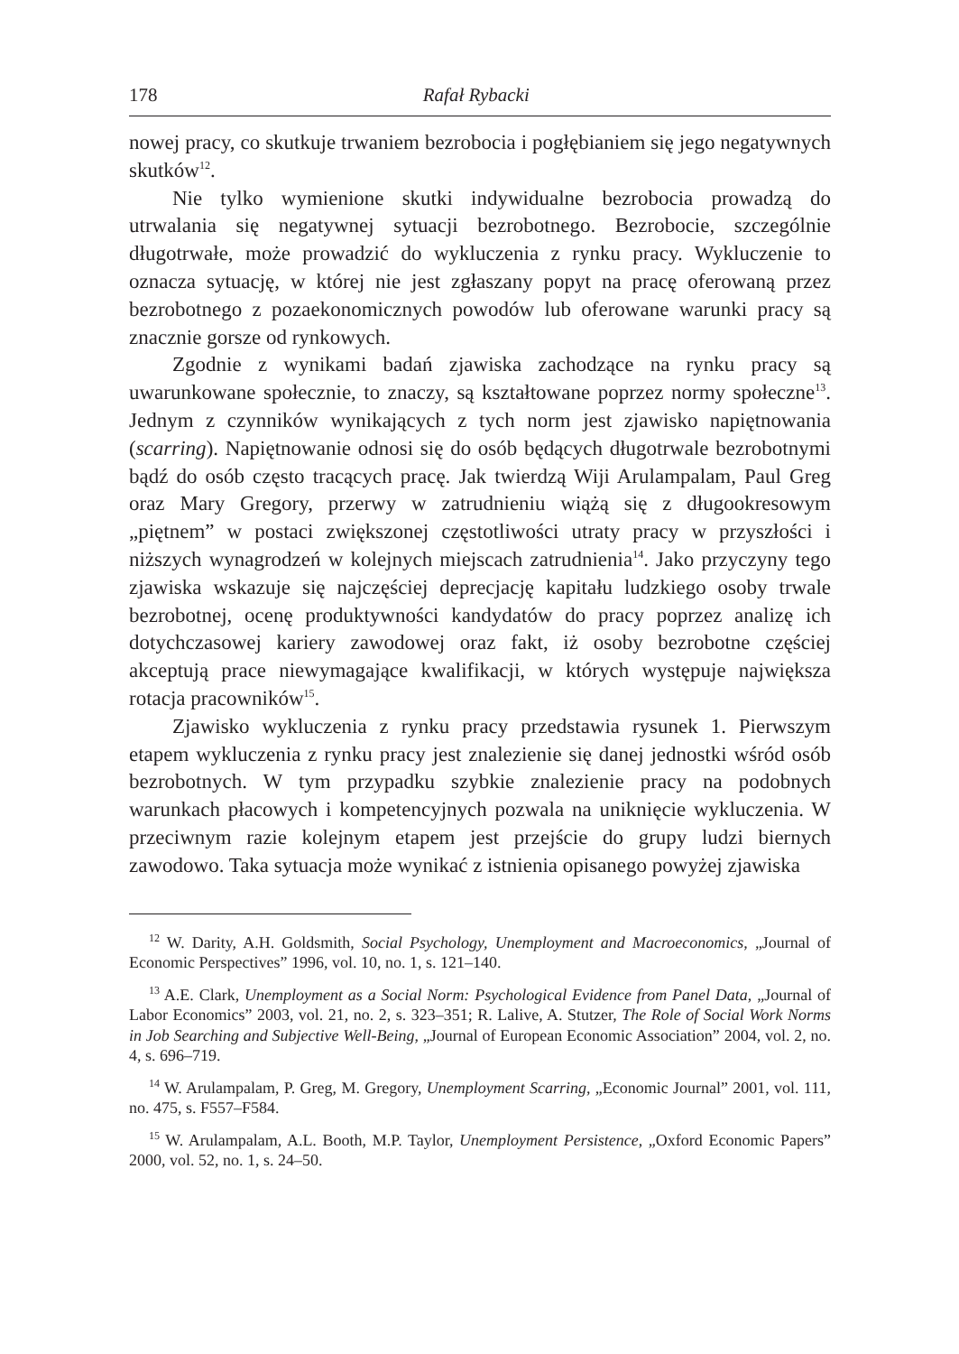178 Rafał Rybacki
nowej pracy, co skutkuje trwaniem bezrobocia i pogłębianiem się jego negatywnych skutków<sup>12</sup>.
Nie tylko wymienione skutki indywidualne bezrobocia prowadzą do utrwalania się negatywnej sytuacji bezrobotnego. Bezrobocie, szczególnie długotrwałe, może prowadzić do wykluczenia z rynku pracy. Wykluczenie to oznacza sytuację, w której nie jest zgłaszany popyt na pracę oferowaną przez bezrobotnego z pozaekonomicznych powodów lub oferowane warunki pracy są znacznie gorsze od rynkowych.
Zgodnie z wynikami badań zjawiska zachodzące na rynku pracy są uwarunkowane społecznie, to znaczy, są kształtowane poprzez normy społeczne<sup>13</sup>. Jednym z czynników wynikających z tych norm jest zjawisko napiętnowania (scarring). Napiętnowanie odnosi się do osób będących długotrwale bezrobotnymi bądź do osób często tracących pracę. Jak twierdzą Wiji Arulampalam, Paul Greg oraz Mary Gregory, przerwy w zatrudnieniu wiążą się z długookresowym „piętnem” w postaci zwiększonej częstotliwości utraty pracy w przyszłości i niższych wynagrodzeń w kolejnych miejscach zatrudnienia<sup>14</sup>. Jako przyczyny tego zjawiska wskazuje się najczęściej deprecjację kapitału ludzkiego osoby trwale bezrobotnej, ocenę produktywności kandydatów do pracy poprzez analizę ich dotychczasowej kariery zawodowej oraz fakt, iż osoby bezrobotne częściej akceptują prace niewymagające kwalifikacji, w których występuje największa rotacja pracowników<sup>15</sup>.
Zjawisko wykluczenia z rynku pracy przedstawia rysunek 1. Pierwszym etapem wykluczenia z rynku pracy jest znalezienie się danej jednostki wśród osób bezrobotnych. W tym przypadku szybkie znalezienie pracy na podobnych warunkach płacowych i kompetencyjnych pozwala na uniknięcie wykluczenia. W przeciwnym razie kolejnym etapem jest przejście do grupy ludzi biernych zawodowo. Taka sytuacja może wynikać z istnienia opisanego powyżej zjawiska
<sup>12</sup> W. Darity, A.H. Goldsmith, Social Psychology, Unemployment and Macroeconomics, „Journal of Economic Perspectives” 1996, vol. 10, no. 1, s. 121–140.
<sup>13</sup> A.E. Clark, Unemployment as a Social Norm: Psychological Evidence from Panel Data, „Journal of Labor Economics” 2003, vol. 21, no. 2, s. 323–351; R. Lalive, A. Stutzer, The Role of Social Work Norms in Job Searching and Subjective Well-Being, „Journal of European Economic Association” 2004, vol. 2, no. 4, s. 696–719.
<sup>14</sup> W. Arulampalam, P. Greg, M. Gregory, Unemployment Scarring, „Economic Journal” 2001, vol. 111, no. 475, s. F557–F584.
<sup>15</sup> W. Arulampalam, A.L. Booth, M.P. Taylor, Unemployment Persistence, „Oxford Economic Papers” 2000, vol. 52, no. 1, s. 24–50.